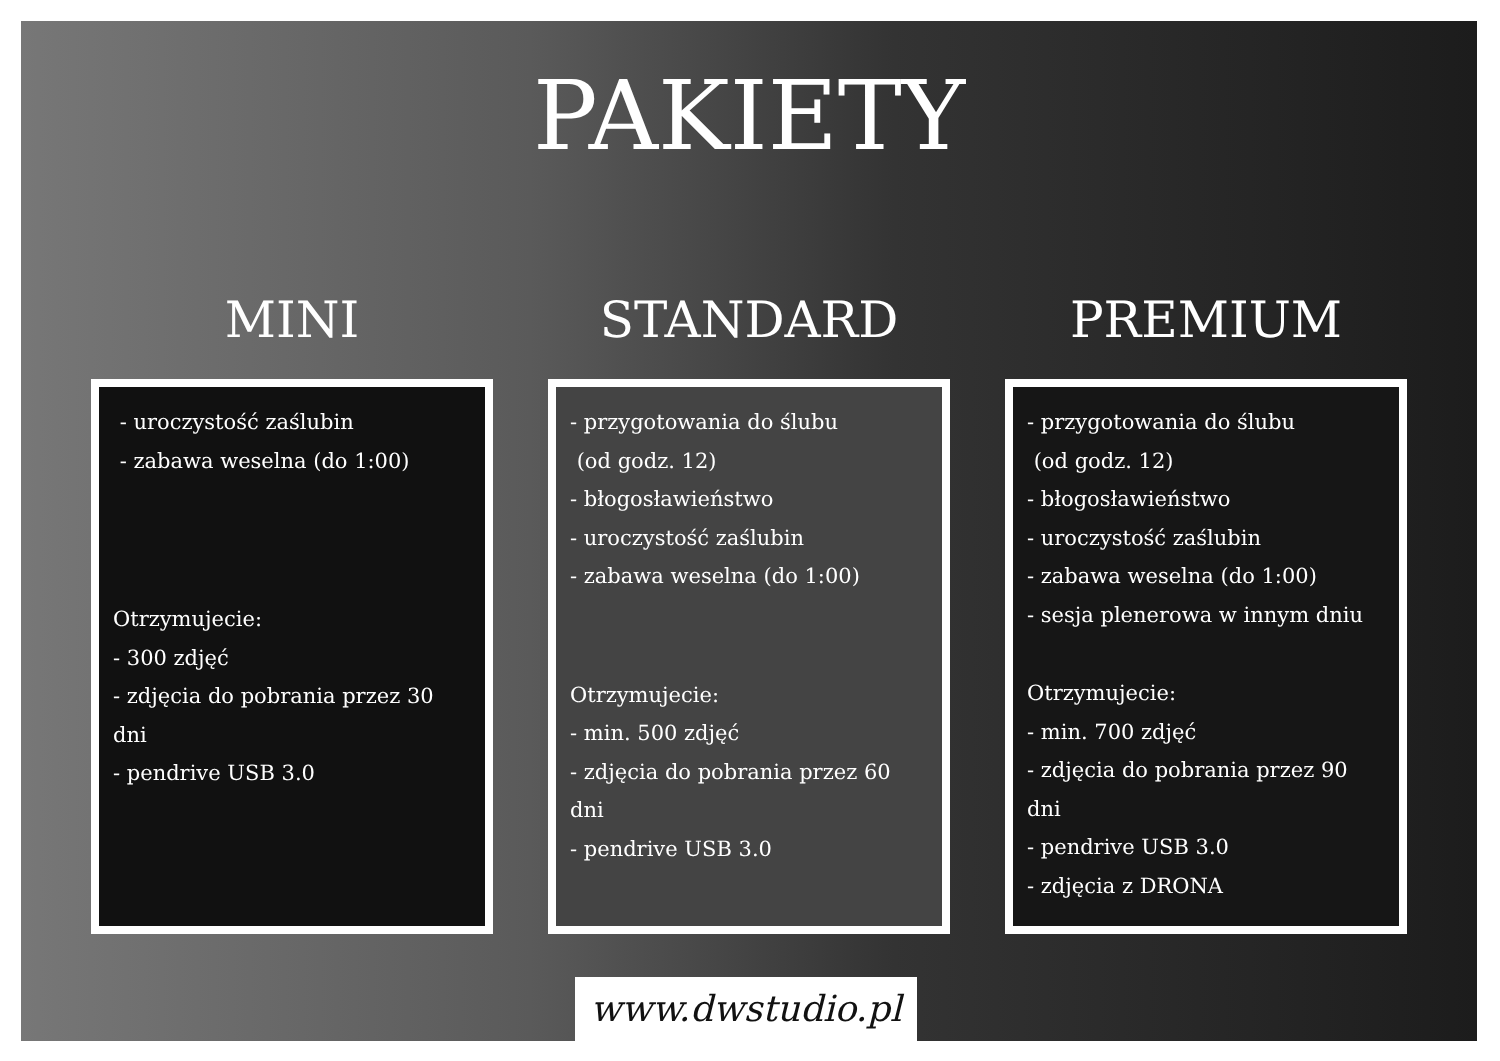PAKIETY
MINI
- uroczystość zaślubin
- zabawa weselna (do 1:00)
Otrzymujecie:
- 300 zdjęć
- zdjęcia do pobrania przez 30 dni
- pendrive USB 3.0
STANDARD
- przygotowania do ślubu
(od godz. 12)
- błogosławieństwo
- uroczystość zaślubin
- zabawa weselna (do 1:00)
Otrzymujecie:
- min. 500 zdjęć
- zdjęcia do pobrania przez 60 dni
- pendrive USB 3.0
PREMIUM
- przygotowania do ślubu
(od godz. 12)
- błogosławieństwo
- uroczystość zaślubin
- zabawa weselna (do 1:00)
- sesja plenerowa w innym dniu
Otrzymujecie:
- min. 700 zdjęć
- zdjęcia do pobrania przez 90 dni
- pendrive USB 3.0
- zdjęcia z DRONA
www.dwstudio.pl